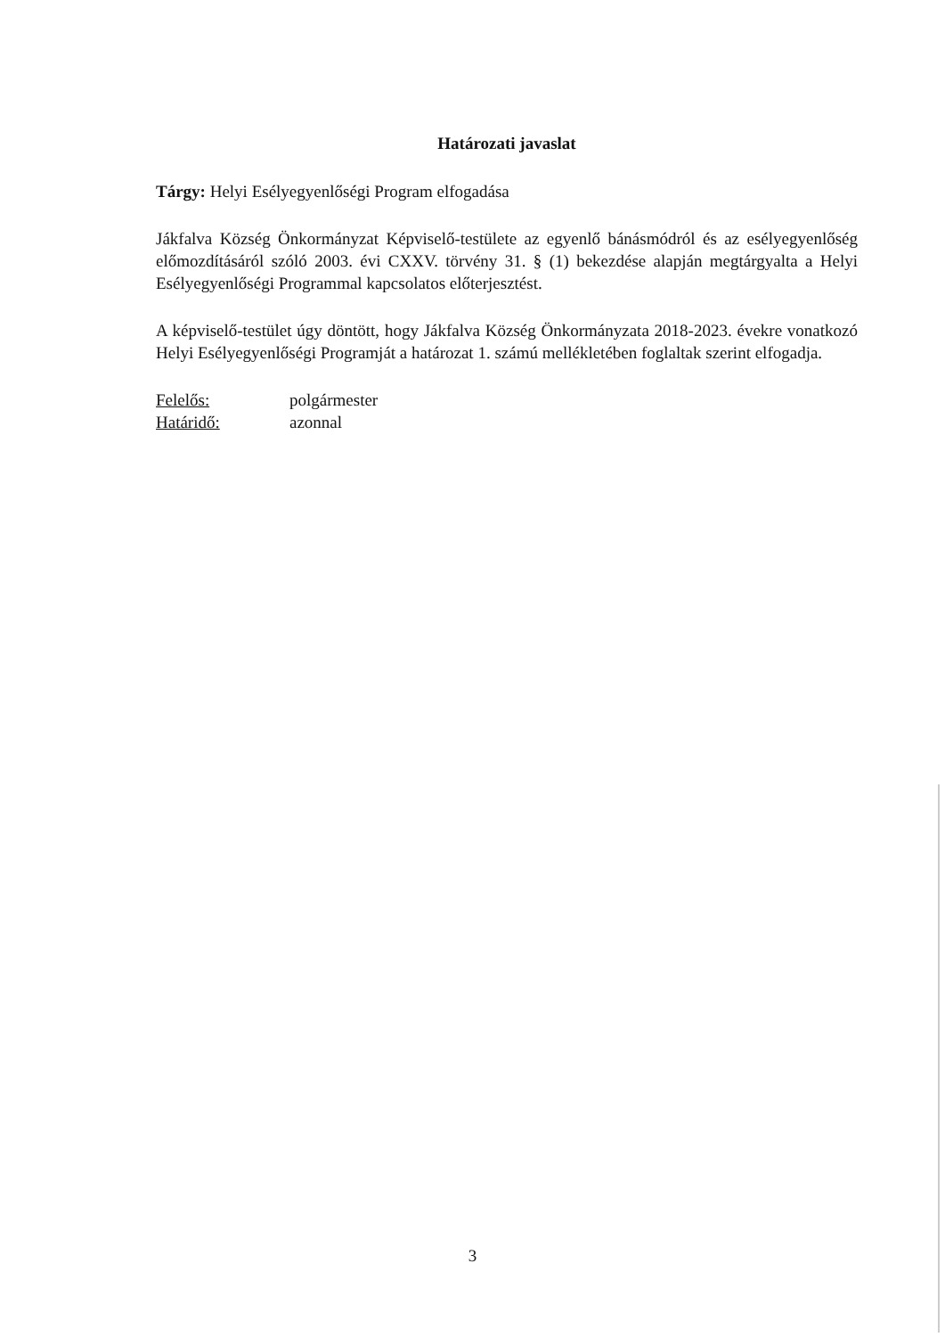Határozati javaslat
Tárgy: Helyi Esélyegyenlőségi Program elfogadása
Jákfalva Község Önkormányzat Képviselő-testülete az egyenlő bánásmódról és az esélyegyenlőség előmozdításáról szóló 2003. évi CXXV. törvény 31. § (1) bekezdése alapján megtárgyalta a Helyi Esélyegyenlőségi Programmal kapcsolatos előterjesztést.
A képviselő-testület úgy döntött, hogy Jákfalva Község Önkormányzata 2018-2023. évekre vonatkozó Helyi Esélyegyenlőségi Programját a határozat 1. számú mellékletében foglaltak szerint elfogadja.
Felelős: polgármester
Határidő: azonnal
3